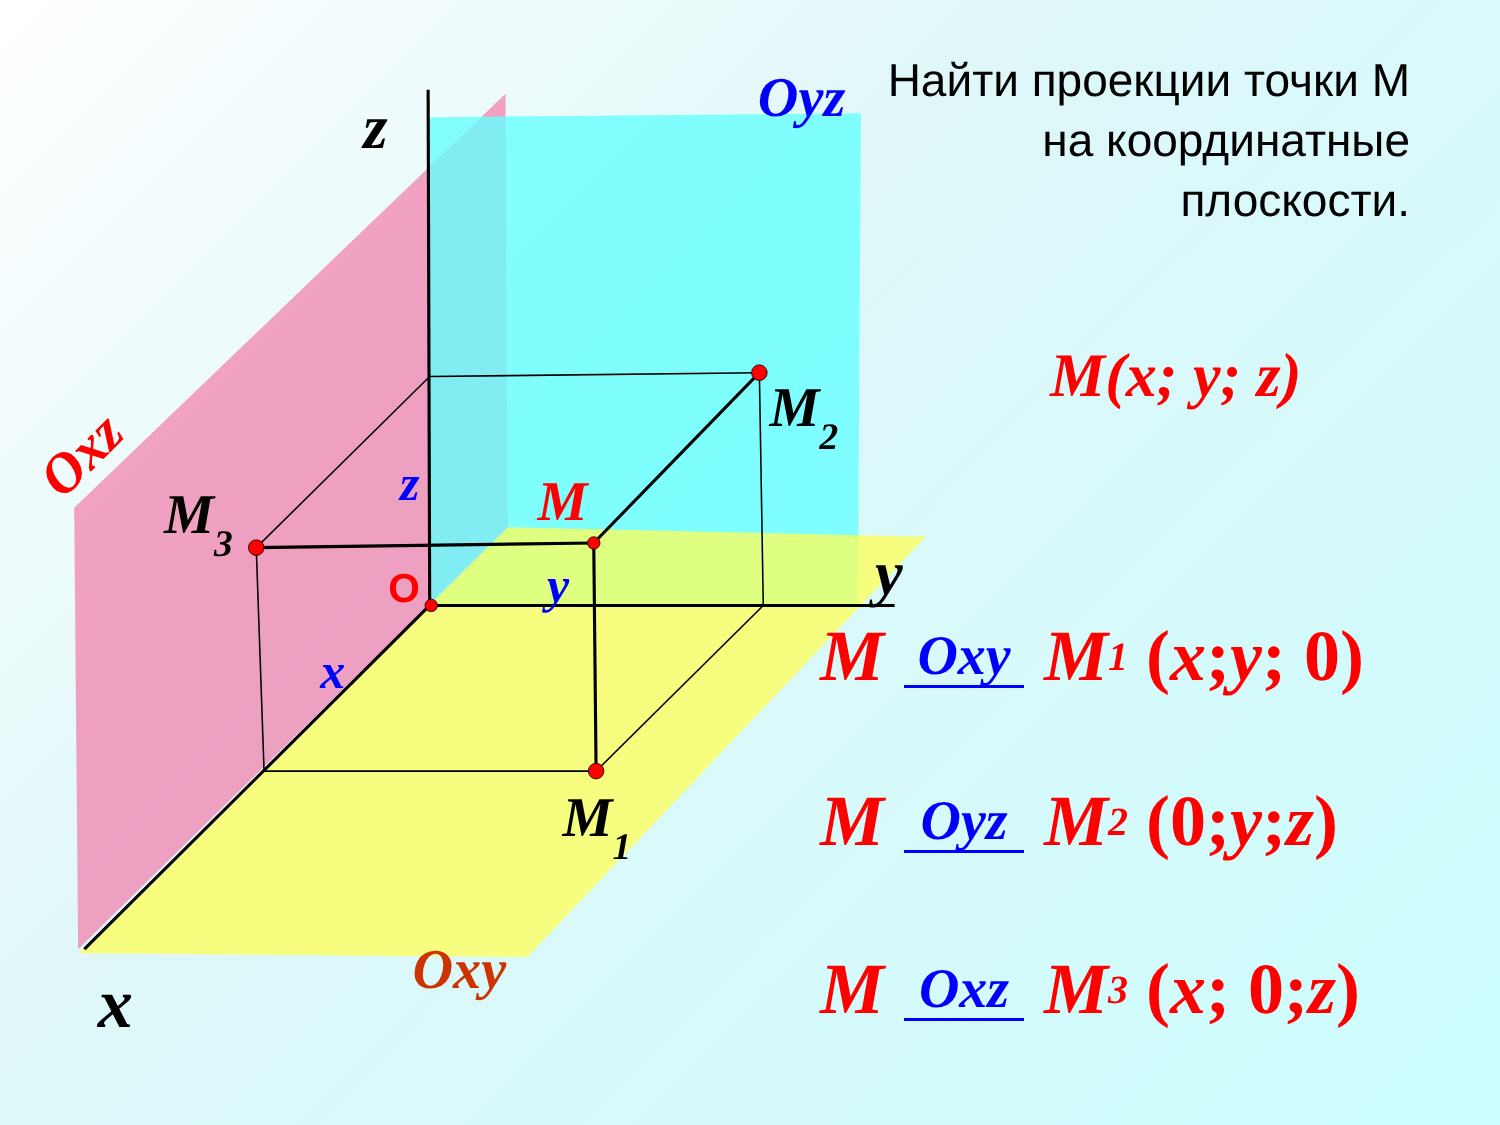z
y
x
Oyz
Oxz
Oxy
M2
M3
M1
M
z
y
x
O
Найти проекции точки М на координатные плоскости.
M(x; y; z)
M Oxy M<sub>1</sub> (x; y; 0)
M Oyz M<sub>2</sub> (0; y; z)
M Oxz M<sub>3</sub> (x; 0; z)